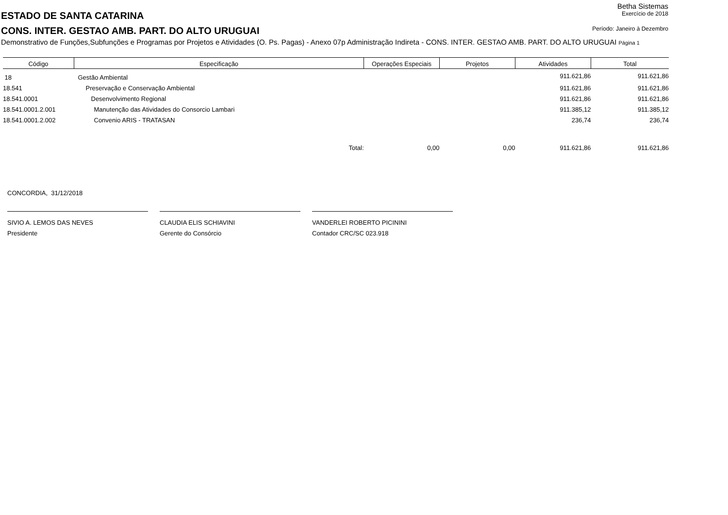Betha Sistemas
ESTADO DE SANTA CATARINA
Exercício de 2018
CONS. INTER. GESTAO AMB. PART. DO ALTO URUGUAI
Período: Janeiro à Dezembro
Demonstrativo de Funções,Subfunções e Programas por Projetos e Atividades (O. Ps. Pagas) - Anexo 07p Administração Indireta - CONS. INTER. GESTAO AMB. PART. DO ALTO URUGUAI Página 1
| Código | Especificação | Operações Especiais | Projetos | Atividades | Total |
| --- | --- | --- | --- | --- | --- |
| 18 | Gestão Ambiental | | | 911.621,86 | 911.621,86 |
| 18.541 | Preservação e Conservação Ambiental | | | 911.621,86 | 911.621,86 |
| 18.541.0001 | Desenvolvimento Regional | | | 911.621,86 | 911.621,86 |
| 18.541.0001.2.001 | Manutenção das Atividades do Consorcio Lambari | | | 911.385,12 | 911.385,12 |
| 18.541.0001.2.002 | Convenio ARIS - TRATASAN | | | 236,74 | 236,74 |
| | Total: | 0,00 | 0,00 | 911.621,86 | 911.621,86 |
CONCORDIA, 31/12/2018
SIVIO A. LEMOS DAS NEVES
Presidente
CLAUDIA ELIS SCHIAVINI
Gerente do Consórcio
VANDERLEI ROBERTO PICININI
Contador CRC/SC 023.918